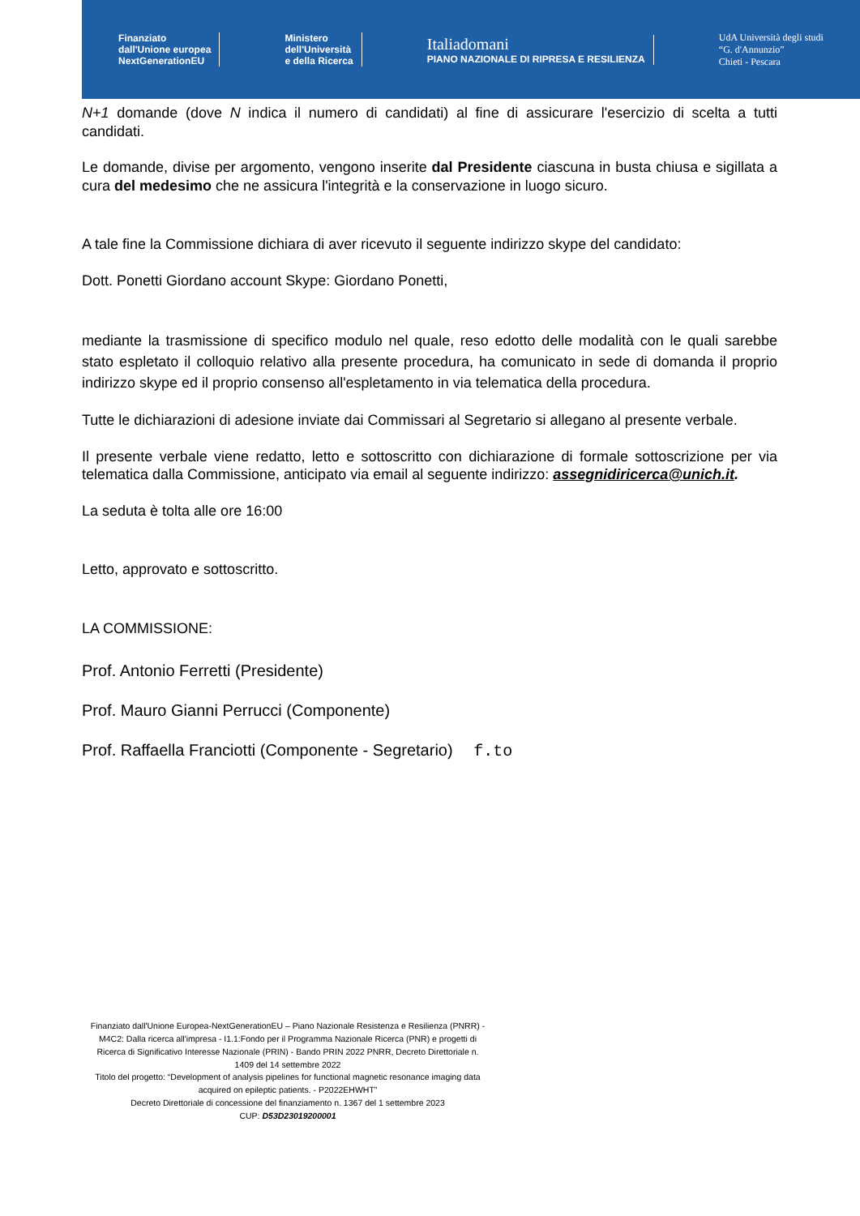Finanziato
dall'Unione europea
NextGenerationEU
Ministero
dell'Università
e della Ricerca
Italiadomani
PIANO NAZIONALE DI RIPRESA E RESILIENZA
UdA Università degli studi
“G. d'Annunzio”
Chieti - Pescara
N+1 domande (dove N indica il numero di candidati) al fine di assicurare l'esercizio di scelta a tutti candidati.
Le domande, divise per argomento, vengono inserite dal Presidente ciascuna in busta chiusa e sigillata a cura del medesimo che ne assicura l'integrità e la conservazione in luogo sicuro.
A tale fine la Commissione dichiara di aver ricevuto il seguente indirizzo skype del candidato:
Dott. Ponetti Giordano account Skype: Giordano Ponetti,
mediante la trasmissione di specifico modulo nel quale, reso edotto delle modalità con le quali sarebbe stato espletato il colloquio relativo alla presente procedura, ha comunicato in sede di domanda il proprio indirizzo skype ed il proprio consenso all'espletamento in via telematica della procedura.
Tutte le dichiarazioni di adesione inviate dai Commissari al Segretario si allegano al presente verbale.
Il presente verbale viene redatto, letto e sottoscritto con dichiarazione di formale sottoscrizione per via telematica dalla Commissione, anticipato via email al seguente indirizzo: assegnidiricerca@unich.it.
La seduta è tolta alle ore 16:00
Letto, approvato e sottoscritto.
LA COMMISSIONE:
Prof. Antonio Ferretti (Presidente)
Prof. Mauro Gianni Perrucci (Componente)
Prof. Raffaella Franciotti (Componente - Segretario) f.to
Finanziato dall'Unione Europea-NextGenerationEU – Piano Nazionale Resistenza e Resilienza (PNRR) - M4C2: Dalla ricerca all'impresa - I1.1:Fondo per il Programma Nazionale Ricerca (PNR) e progetti di Ricerca di Significativo Interesse Nazionale (PRIN) - Bando PRIN 2022 PNRR, Decreto Direttoriale n. 1409 del 14 settembre 2022
Titolo del progetto: “Development of analysis pipelines for functional magnetic resonance imaging data acquired on epileptic patients. - P2022EHWHT”
Decreto Direttoriale di concessione del finanziamento n. 1367 del 1 settembre 2023
CUP: D53D23019200001